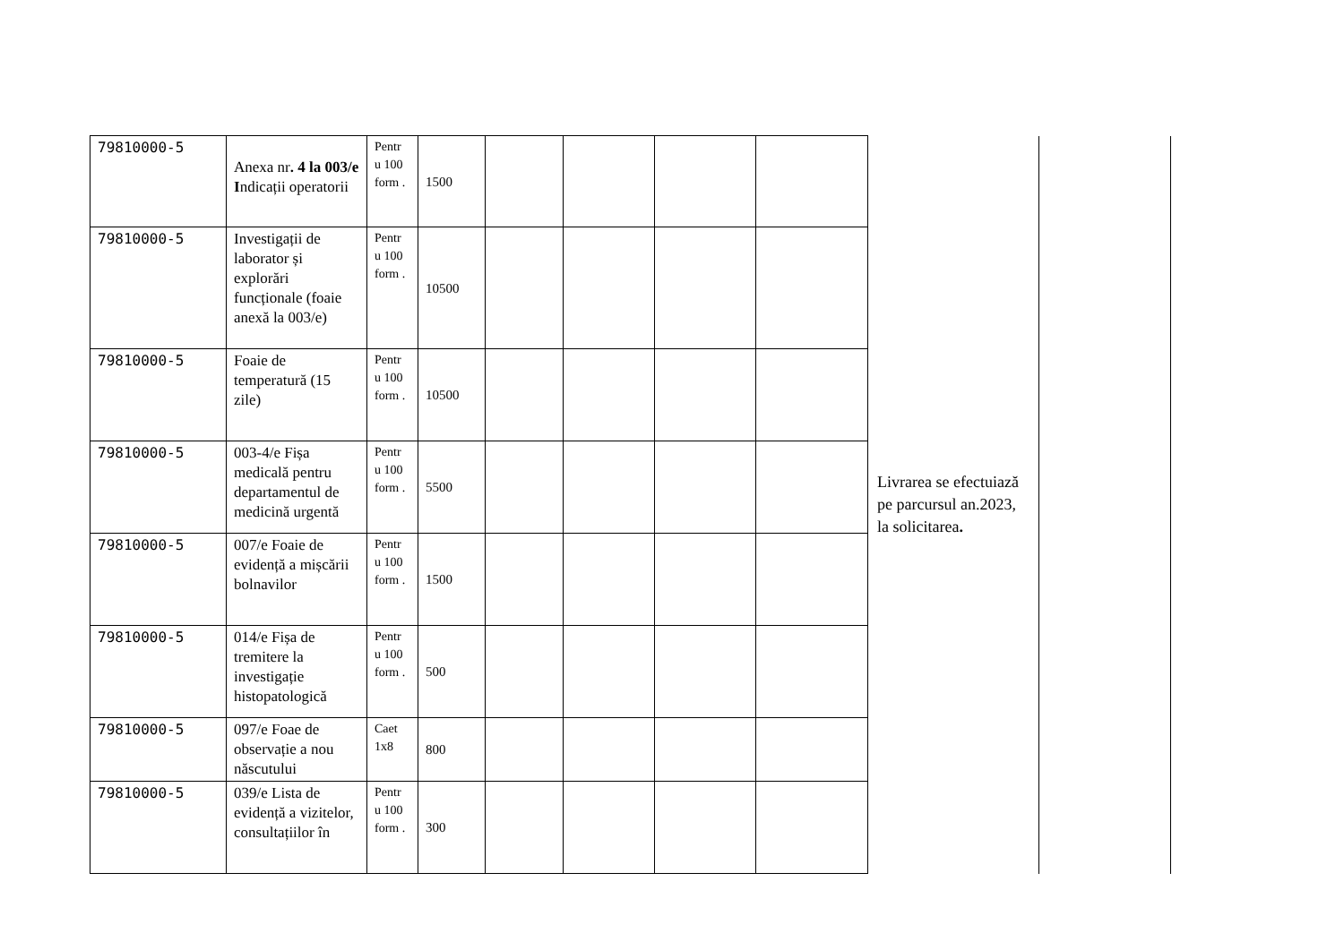| 79810000-5 | Anexa nr . 4 la 003/e I ndicații operatorii | Pentr u 100 form . | 1500 | | | | | Livrarea se efectuiază pe parcursul an.2023, la solicitarea . | | |
| 79810000-5 | Investigații de laborator și explorări funcționale (foaie anexă la 003/e) | Pentr u 100 form . | 10500 | | | | | | | |
| 79810000-5 | Foaie de temperatură (15 zile) | Pentr u 100 form . | 10500 | | | | | | | |
| 79810000-5 | 003-4/e Fișa medicală pentru departamentul de medicină urgentă | Pentr u 100 form . | 5500 | | | | | | | |
| 79810000-5 | 007/e Foaie de evidență a mișcării bolnavilor | Pentr u 100 form . | 1500 | | | | | | | |
| 79810000-5 | 014/e Fișa de tremitere la investigație histopatologică | Pentr u 100 form . | 500 | | | | | | | |
| 79810000-5 | 097/e Foae de observație a nou născutului | Caet 1x8 | 800 | | | | | | | |
| 79810000-5 | 039/e Lista de evidență a vizitelor, consultațiilor în | Pentr u 100 form . | 300 | | | | | | | |